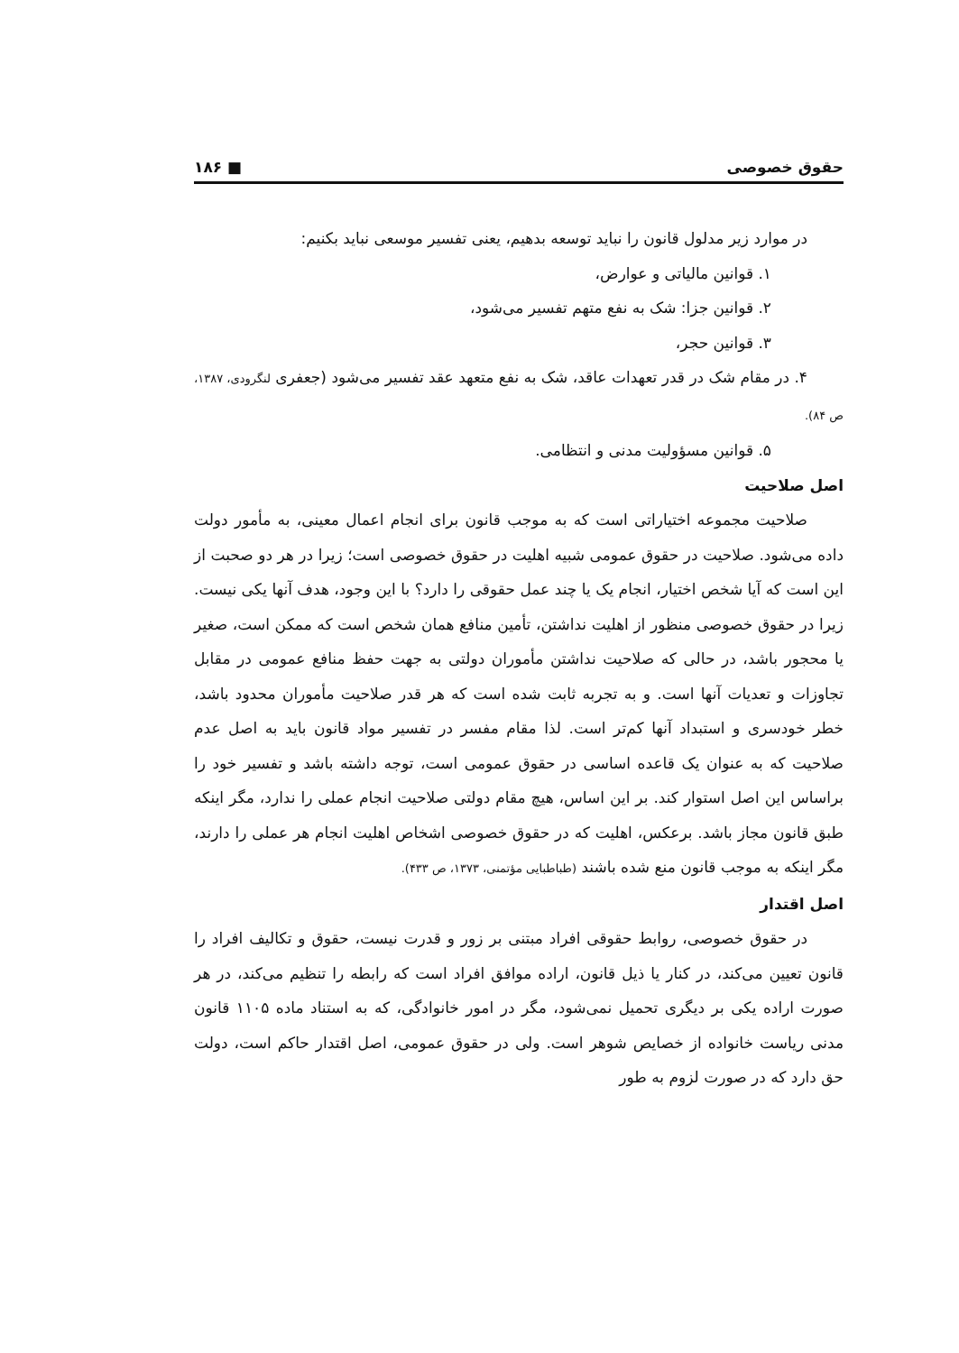حقوق خصوصی ■ ۱۸۶
در موارد زیر مدلول قانون را نباید توسعه بدهیم، یعنی تفسیر موسعی نباید بکنیم:
۱. قوانین مالیاتی و عوارض،
۲. قوانین جزا: شک به نفع متهم تفسیر می‌شود،
۳. قوانین حجر،
۴. در مقام شک در قدر تعهدات عاقد، شک به نفع متعهد عقد تفسیر می‌شود (جعفری لنگرودی، ۱۳۸۷، ص ۸۴).
۵. قوانین مسؤولیت مدنی و انتظامی.
اصل صلاحیت
صلاحیت مجموعه اختیاراتی است که به موجب قانون برای انجام اعمال معینی، به مأمور دولت داده می‌شود. صلاحیت در حقوق عمومی شبیه اهلیت در حقوق خصوصی است؛ زیرا در هر دو صحبت از این است که آیا شخص اختیار، انجام یک یا چند عمل حقوقی را دارد؟ با این وجود، هدف آنها یکی نیست. زیرا در حقوق خصوصی منظور از اهلیت نداشتن، تأمین منافع همان شخص است که ممکن است، صغیر یا محجور باشد، در حالی که صلاحیت نداشتن مأموران دولتی به جهت حفظ منافع عمومی در مقابل تجاوزات و تعدیات آنها است. و به تجربه ثابت شده است که هر قدر صلاحیت مأموران محدود باشد، خطر خودسری و استبداد آنها کم‌تر است. لذا مقام مفسر در تفسیر مواد قانون باید به اصل عدم صلاحیت که به عنوان یک قاعده اساسی در حقوق عمومی است، توجه داشته باشد و تفسیر خود را براساس این اصل استوار کند. بر این اساس، هیچ مقام دولتی صلاحیت انجام عملی را ندارد، مگر اینکه طبق قانون مجاز باشد. برعکس، اهلیت که در حقوق خصوصی اشخاص اهلیت انجام هر عملی را دارند، مگر اینکه به موجب قانون منع شده باشند (طباطبایی مؤتمنی، ۱۳۷۳، ص ۴۳۳).
اصل اقتدار
در حقوق خصوصی، روابط حقوقی افراد مبتنی بر زور و قدرت نیست، حقوق و تکالیف افراد را قانون تعیین می‌کند، در کنار یا ذیل قانون، اراده موافق افراد است که رابطه را تنظیم می‌کند، در هر صورت اراده یکی بر دیگری تحمیل نمی‌شود، مگر در امور خانوادگی، که به استناد ماده ۱۱۰۵ قانون مدنی ریاست خانواده از خصایص شوهر است. ولی در حقوق عمومی، اصل اقتدار حاکم است، دولت حق دارد که در صورت لزوم به طور